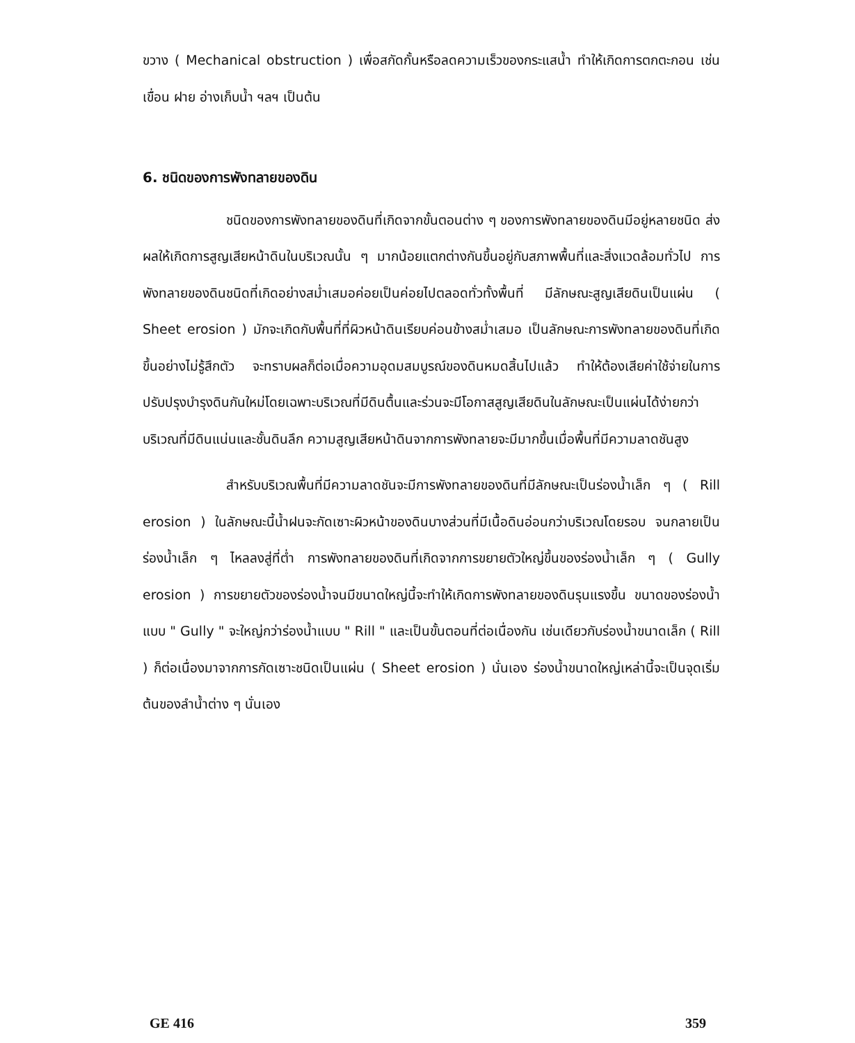ขวาง ( Mechanical obstruction ) เพื่อสกัดกั้นหรือลดความเร็วของกระแสน้ำ ทำให้เกิดการตกตะกอน เช่น เขื่อน ฝาย อ่างเก็บน้ำ ฯลฯ เป็นต้น
6. ชนิดของการพังทลายของดิน
ชนิดของการพังทลายของดินที่เกิดจากขั้นตอนต่าง ๆ ของการพังทลายของดินมีอยู่หลายชนิด ส่งผลให้เกิดการสูญเสียหน้าดินในบริเวณนั้น ๆ มากน้อยแตกต่างกันขึ้นอยู่กับสภาพพื้นที่และสิ่งแวดล้อมทั่วไป การพังทลายของดินชนิดที่เกิดอย่างสม่ำเสมอค่อยเป็นค่อยไปตลอดทั่วทั้งพื้นที่ มีลักษณะสูญเสียดินเป็นแผ่น ( Sheet erosion ) มักจะเกิดกับพื้นที่ที่ผิวหน้าดินเรียบค่อนข้างสม่ำเสมอ เป็นลักษณะการพังทลายของดินที่เกิดขึ้นอย่างไม่รู้สึกตัว จะทราบผลก็ต่อเมื่อความอุดมสมบูรณ์ของดินหมดสิ้นไปแล้ว ทำให้ต้องเสียค่าใช้จ่ายในการปรับปรุงบำรุงดินกันใหม่โดยเฉพาะบริเวณที่มีดินตื้นและร่วนจะมีโอกาสสูญเสียดินในลักษณะเป็นแผ่นได้ง่ายกว่าบริเวณที่มีดินแน่นและชั้นดินลึก ความสูญเสียหน้าดินจากการพังทลายจะมีมากขึ้นเมื่อพื้นที่มีความลาดชันสูง
สำหรับบริเวณพื้นที่มีความลาดชันจะมีการพังทลายของดินที่มีลักษณะเป็นร่องน้ำเล็ก ๆ ( Rill erosion ) ในลักษณะนี้น้ำฝนจะกัดเซาะผิวหน้าของดินบางส่วนที่มีเนื้อดินอ่อนกว่าบริเวณโดยรอบ จนกลายเป็นร่องน้ำเล็ก ๆ ไหลลงสู่ที่ต่ำ การพังทลายของดินที่เกิดจากการขยายตัวใหญ่ขึ้นของร่องน้ำเล็ก ๆ ( Gully erosion ) การขยายตัวของร่องน้ำจนมีขนาดใหญ่นี้จะทำให้เกิดการพังทลายของดินรุนแรงขึ้น ขนาดของร่องน้ำแบบ " Gully " จะใหญ่กว่าร่องน้ำแบบ " Rill " และเป็นขั้นตอนที่ต่อเนื่องกัน เช่นเดียวกับร่องน้ำขนาดเล็ก ( Rill ) ก็ต่อเนื่องมาจากการกัดเซาะชนิดเป็นแผ่น ( Sheet erosion ) นั่นเอง ร่องน้ำขนาดใหญ่เหล่านี้จะเป็นจุดเริ่มต้นของลำน้ำต่าง ๆ นั่นเอง
GE 416 359